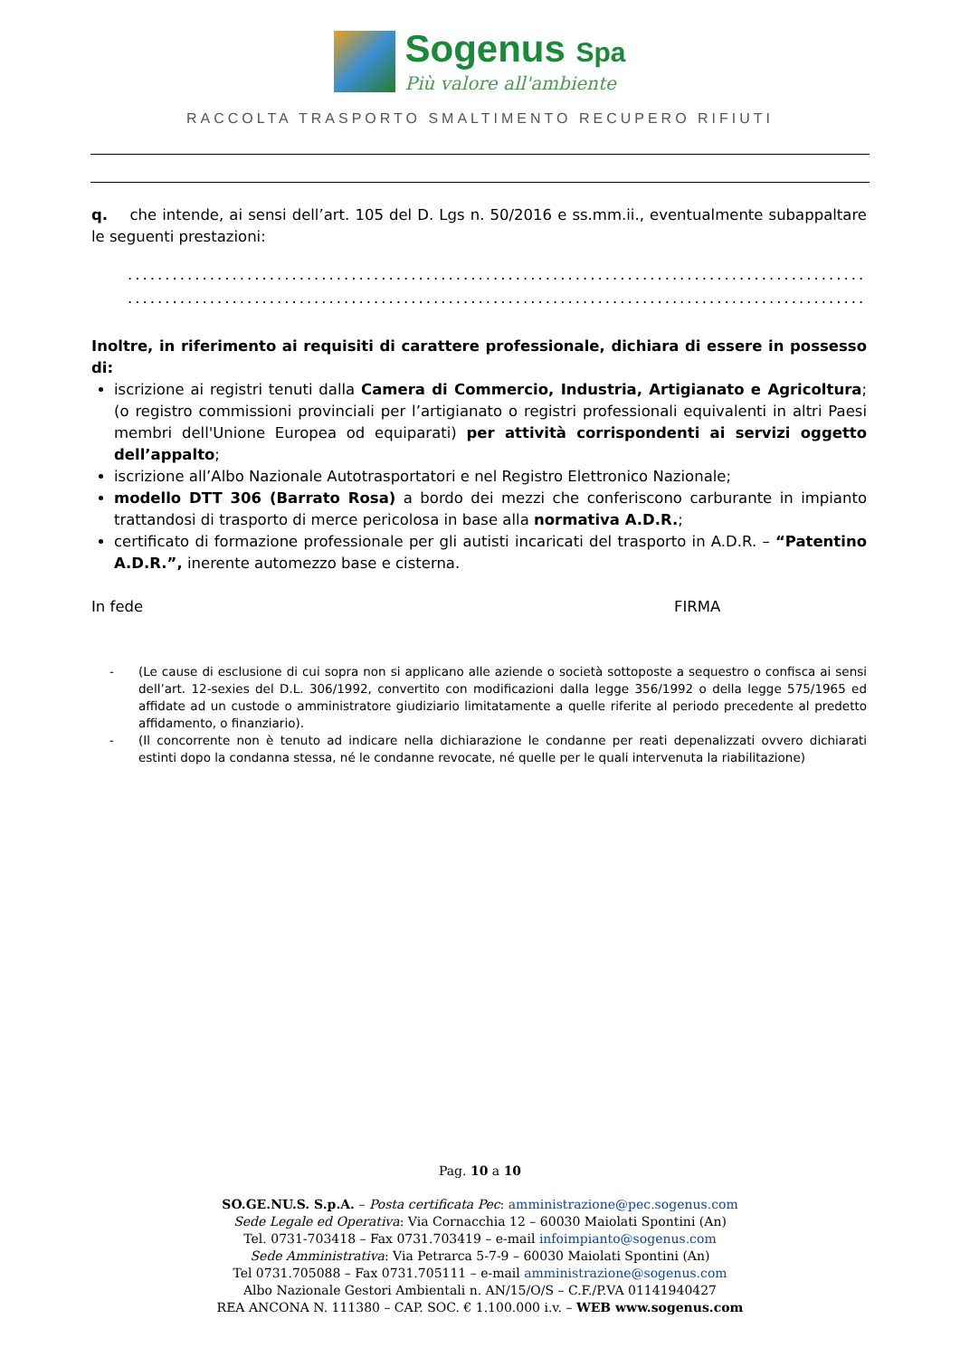Sogenus Spa
Più valore all'ambiente
RACCOLTA TRASPORTO SMALTIMENTO RECUPERO RIFIUTI
q. che intende, ai sensi dell’art. 105 del D. Lgs n. 50/2016 e ss.mm.ii., eventualmente subappaltare le seguenti prestazioni:
................................................................................................................
................................................................................................................
Inoltre, in riferimento ai requisiti di carattere professionale, dichiara di essere in possesso di:
iscrizione ai registri tenuti dalla Camera di Commercio, Industria, Artigianato e Agricoltura; (o registro commissioni provinciali per l’artigianato o registri professionali equivalenti in altri Paesi membri dell'Unione Europea od equiparati) per attività corrispondenti ai servizi oggetto dell’appalto;
iscrizione all’Albo Nazionale Autotrasportatori e nel Registro Elettronico Nazionale;
modello DTT 306 (Barrato Rosa) a bordo dei mezzi che conferiscono carburante in impianto trattandosi di trasporto di merce pericolosa in base alla normativa A.D.R.;
certificato di formazione professionale per gli autisti incaricati del trasporto in A.D.R. – “Patentino A.D.R.”, inerente automezzo base e cisterna.
In fede FIRMA
- (Le cause di esclusione di cui sopra non si applicano alle aziende o società sottoposte a sequestro o confisca ai sensi dell’art. 12-sexies del D.L. 306/1992, convertito con modificazioni dalla legge 356/1992 o della legge 575/1965 ed affidate ad un custode o amministratore giudiziario limitatamente a quelle riferite al periodo precedente al predetto affidamento, o finanziario).
- (Il concorrente non è tenuto ad indicare nella dichiarazione le condanne per reati depenalizzati ovvero dichiarati estinti dopo la condanna stessa, né le condanne revocate, né quelle per le quali intervenuta la riabilitazione)
Pag. 10 a 10
SO.GE.NU.S. S.p.A. – Posta certificata Pec: amministrazione@pec.sogenus.com
Sede Legale ed Operativa: Via Cornacchia 12 – 60030 Maiolati Spontini (An)
Tel. 0731-703418 – Fax 0731.703419 – e-mail infoimpianto@sogenus.com
Sede Amministrativa: Via Petrarca 5-7-9 – 60030 Maiolati Spontini (An)
Tel 0731.705088 – Fax 0731.705111 – e-mail amministrazione@sogenus.com
Albo Nazionale Gestori Ambientali n. AN/15/O/S – C.F./P.VA 01141940427
REA ANCONA N. 111380 – CAP. SOC. € 1.100.000 i.v. – WEB www.sogenus.com